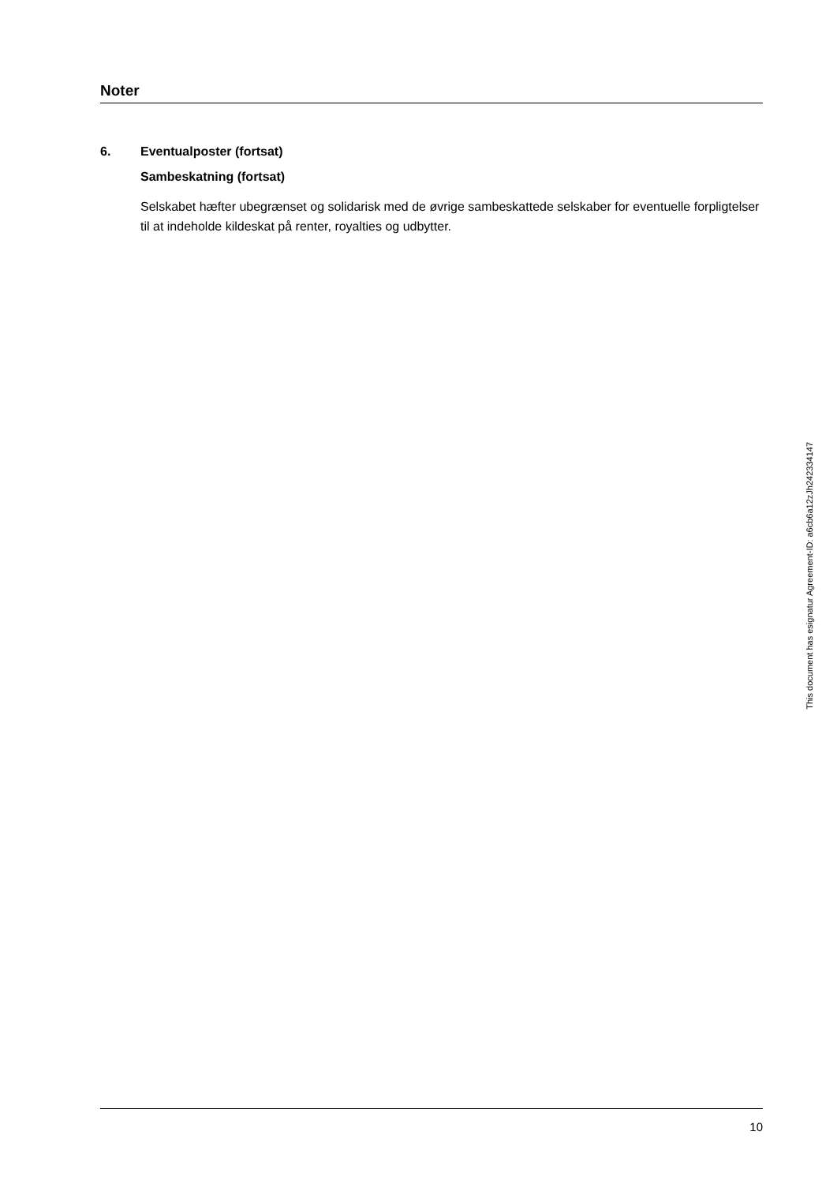Noter
6. Eventualposter (fortsat)
Sambeskatning (fortsat)
Selskabet hæfter ubegrænset og solidarisk med de øvrige sambeskattede selskaber for eventuelle forpligtelser til at indeholde kildeskat på renter, royalties og udbytter.
This document has esignatur Agreement-ID: a6cb6a12zJh242334147
10